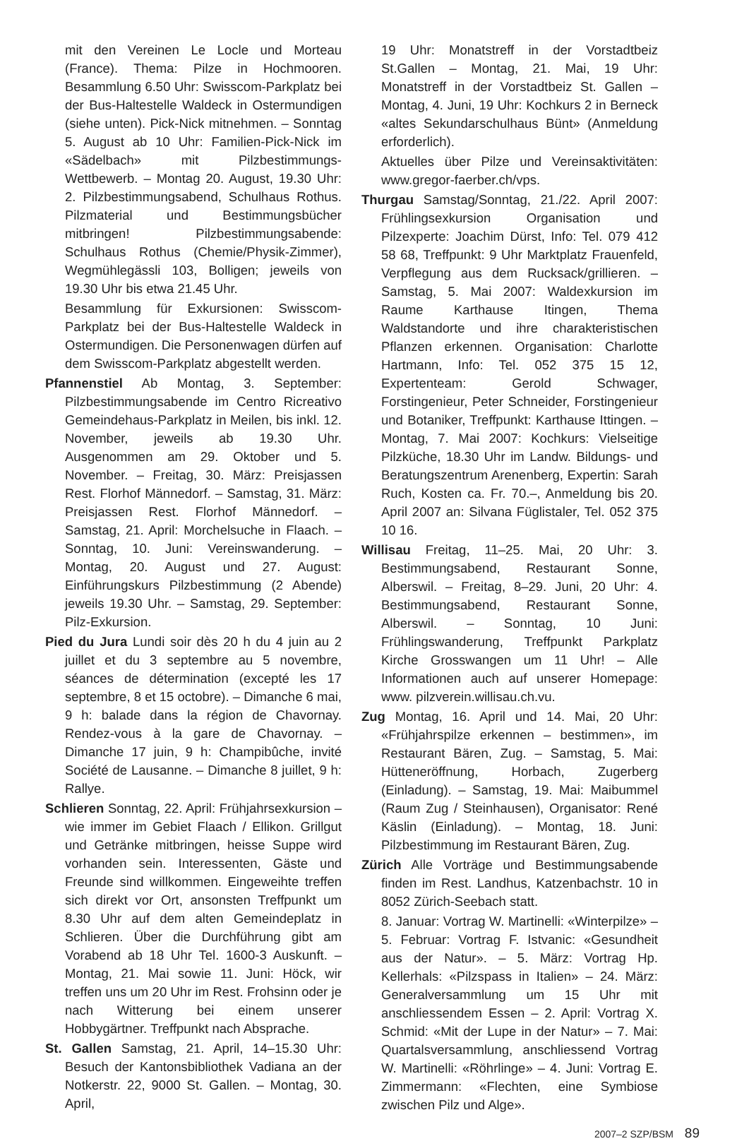mit den Vereinen Le Locle und Morteau (France). Thema: Pilze in Hochmooren. Besammlung 6.50 Uhr: Swisscom-Parkplatz bei der Bus-Haltestelle Waldeck in Ostermundigen (siehe unten). Pick-Nick mitnehmen. – Sonntag 5. August ab 10 Uhr: Familien-Pick-Nick im «Sädelbach» mit Pilzbestimmungs-Wettbewerb. – Montag 20. August, 19.30 Uhr: 2. Pilzbestimmungsabend, Schulhaus Rothus. Pilzmaterial und Bestimmungsbücher mitbringen! Pilzbestimmungsabende: Schulhaus Rothus (Chemie/Physik-Zimmer), Wegmühlegässli 103, Bolligen; jeweils von 19.30 Uhr bis etwa 21.45 Uhr.
Besammlung für Exkursionen: Swisscom-Parkplatz bei der Bus-Haltestelle Waldeck in Ostermundigen. Die Personenwagen dürfen auf dem Swisscom-Parkplatz abgestellt werden.
Pfannenstiel Ab Montag, 3. September: Pilzbestimmungsabende im Centro Ricreativo Gemeindehaus-Parkplatz in Meilen, bis inkl. 12. November, jeweils ab 19.30 Uhr. Ausgenommen am 29. Oktober und 5. November. – Freitag, 30. März: Preisjassen Rest. Florhof Männedorf. – Samstag, 31. März: Preisjassen Rest. Florhof Männedorf. – Samstag, 21. April: Morchelsuche in Flaach. – Sonntag, 10. Juni: Vereinswanderung. – Montag, 20. August und 27. August: Einführungskurs Pilzbestimmung (2 Abende) jeweils 19.30 Uhr. – Samstag, 29. September: Pilz-Exkursion.
Pied du Jura Lundi soir dès 20 h du 4 juin au 2 juillet et du 3 septembre au 5 novembre, séances de détermination (excepté les 17 septembre, 8 et 15 octobre). – Dimanche 6 mai, 9 h: balade dans la région de Chavornay. Rendez-vous à la gare de Chavornay. – Dimanche 17 juin, 9 h: Champibûche, invité Société de Lausanne. – Dimanche 8 juillet, 9 h: Rallye.
Schlieren Sonntag, 22. April: Frühjahrsexkursion – wie immer im Gebiet Flaach / Ellikon. Grillgut und Getränke mitbringen, heisse Suppe wird vorhanden sein. Interessenten, Gäste und Freunde sind willkommen. Eingeweihte treffen sich direkt vor Ort, ansonsten Treffpunkt um 8.30 Uhr auf dem alten Gemeindeplatz in Schlieren. Über die Durchführung gibt am Vorabend ab 18 Uhr Tel. 1600-3 Auskunft. – Montag, 21. Mai sowie 11. Juni: Höck, wir treffen uns um 20 Uhr im Rest. Frohsinn oder je nach Witterung bei einem unserer Hobbygärtner. Treffpunkt nach Absprache.
St. Gallen Samstag, 21. April, 14–15.30 Uhr: Besuch der Kantonsbibliothek Vadiana an der Notkerstr. 22, 9000 St. Gallen. – Montag, 30. April,
19 Uhr: Monatstreff in der Vorstadtbeiz St.Gallen – Montag, 21. Mai, 19 Uhr: Monatstreff in der Vorstadtbeiz St. Gallen – Montag, 4. Juni, 19 Uhr: Kochkurs 2 in Berneck «altes Sekundarschulhaus Bünt» (Anmeldung erforderlich).
Aktuelles über Pilze und Vereinsaktivitäten: www.gregor-faerber.ch/vps.
Thurgau Samstag/Sonntag, 21./22. April 2007: Frühlingsexkursion Organisation und Pilzexperte: Joachim Dürst, Info: Tel. 079 412 58 68, Treffpunkt: 9 Uhr Marktplatz Frauenfeld, Verpflegung aus dem Rucksack/grillieren. – Samstag, 5. Mai 2007: Waldexkursion im Raume Karthause Itingen, Thema Waldstandorte und ihre charakteristischen Pflanzen erkennen. Organisation: Charlotte Hartmann, Info: Tel. 052 375 15 12, Expertenteam: Gerold Schwager, Forstingenieur, Peter Schneider, Forstingenieur und Botaniker, Treffpunkt: Karthause Ittingen. – Montag, 7. Mai 2007: Kochkurs: Vielseitige Pilzküche, 18.30 Uhr im Landw. Bildungs- und Beratungszentrum Arenenberg, Expertin: Sarah Ruch, Kosten ca. Fr. 70.–, Anmeldung bis 20. April 2007 an: Silvana Füglistaler, Tel. 052 375 10 16.
Willisau Freitag, 11–25. Mai, 20 Uhr: 3. Bestimmungsabend, Restaurant Sonne, Alberswil. – Freitag, 8–29. Juni, 20 Uhr: 4. Bestimmungsabend, Restaurant Sonne, Alberswil. – Sonntag, 10 Juni: Frühlingswanderung, Treffpunkt Parkplatz Kirche Grosswangen um 11 Uhr! – Alle Informationen auch auf unserer Homepage: www. pilzverein.willisau.ch.vu.
Zug Montag, 16. April und 14. Mai, 20 Uhr: «Frühjahrspilze erkennen – bestimmen», im Restaurant Bären, Zug. – Samstag, 5. Mai: Hütteneröffnung, Horbach, Zugerberg (Einladung). – Samstag, 19. Mai: Maibummel (Raum Zug / Steinhausen), Organisator: René Käslin (Einladung). – Montag, 18. Juni: Pilzbestimmung im Restaurant Bären, Zug.
Zürich Alle Vorträge und Bestimmungsabende finden im Rest. Landhus, Katzenbachstr. 10 in 8052 Zürich-Seebach statt.
8. Januar: Vortrag W. Martinelli: «Winterpilze» – 5. Februar: Vortrag F. Istvanic: «Gesundheit aus der Natur». – 5. März: Vortrag Hp. Kellerhals: «Pilzspass in Italien» – 24. März: Generalversammlung um 15 Uhr mit anschliessendem Essen – 2. April: Vortrag X. Schmid: «Mit der Lupe in der Natur» – 7. Mai: Quartalsversammlung, anschliessend Vortrag W. Martinelli: «Röhrlinge» – 4. Juni: Vortrag E. Zimmermann: «Flechten, eine Symbiose zwischen Pilz und Alge».
2007–2 SZP/BSM 89